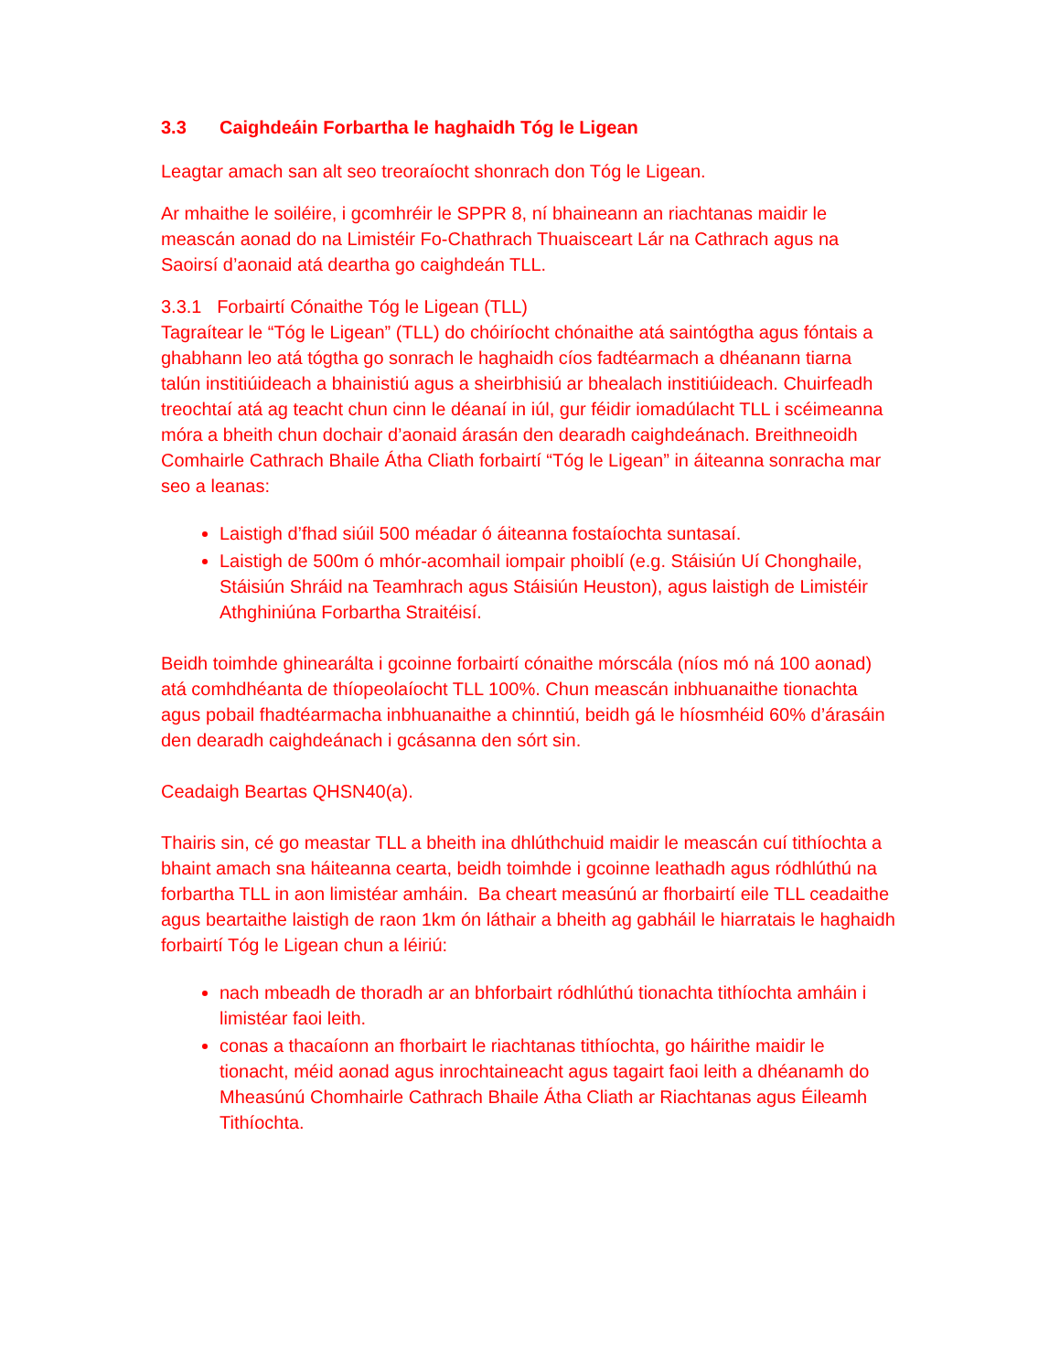3.3 Caighdeáin Forbartha le haghaidh Tóg le Ligean
Leagtar amach san alt seo treoraíocht shonrach don Tóg le Ligean.
Ar mhaithe le soiléire, i gcomhréir le SPPR 8, ní bhaineann an riachtanas maidir le meascán aonad do na Limistéir Fo-Chathrach Thuaisceart Lár na Cathrach agus na Saoirsí d’aonaid atá deartha go caighdeán TLL.
3.3.1 Forbairtí Cónaithe Tóg le Ligean (TLL)
Tagraítear le “Tóg le Ligean” (TLL) do chóiríocht chónaithe atá saintógtha agus fóntais a ghabhann leo atá tógtha go sonrach le haghaidh cíos fadtéarmach a dhéanann tiarna talún institiúideach a bhainistiú agus a sheirbhisiú ar bhealach institiúideach. Chuirfeadh treochtaí atá ag teacht chun cinn le déanaí in iúl, gur féidir iomadúlacht TLL i scéimeanna móra a bheith chun dochair d’aonaid árasán den dearadh caighdeánach. Breithneoidh Comhairle Cathrach Bhaile Átha Cliath forbairtí “Tóg le Ligean” in áiteanna sonracha mar seo a leanas:
Laistigh d’fhad siúil 500 méadar ó áiteanna fostaíochta suntasaí.
Laistigh de 500m ó mhór-acomhail iompair phoiblí (e.g. Stáisiún Uí Chonghaile, Stáisiún Shráid na Teamhrach agus Stáisiún Heuston), agus laistigh de Limistéir Athghiniúna Forbartha Straitéisí.
Beidh toimhde ghinearálta i gcoinne forbairtí cónaithe mórscála (níos mó ná 100 aonad) atá comhdhéanta de thíopeolaíocht TLL 100%. Chun meascán inbhuanaithe tionachta agus pobail fhadtéarmacha inbhuanaithe a chinntiú, beidh gá le híosmhéid 60% d’árasáin den dearadh caighdeánach i gcásanna den sórt sin.
Ceadaigh Beartas QHSN40(a).
Thairis sin, cé go meastar TLL a bheith ina dhlúthchuid maidir le meascán cuí tithíochta a bhaint amach sna háiteanna cearta, beidh toimhde i gcoinne leathadh agus ródhlúthú na forbartha TLL in aon limistéar amháin. Ba cheart measúnú ar fhorbairtí eile TLL ceadaithe agus beartaithe laistigh de raon 1km ón láthair a bheith ag gabháil le hiarratais le haghaidh forbairtí Tóg le Ligean chun a léiriú:
nach mbeadh de thoradh ar an bhforbairt ródhlúthú tionachta tithíochta amháin i limistéar faoi leith.
conas a thacaíonn an fhorbairt le riachtanas tithíochta, go háirithe maidir le tionacht, méid aonad agus inrochtaineacht agus tagairt faoi leith a dhéanamh do Mheasúnú Chomhairle Cathrach Bhaile Átha Cliath ar Riachtanas agus Éileamh Tithíochta.